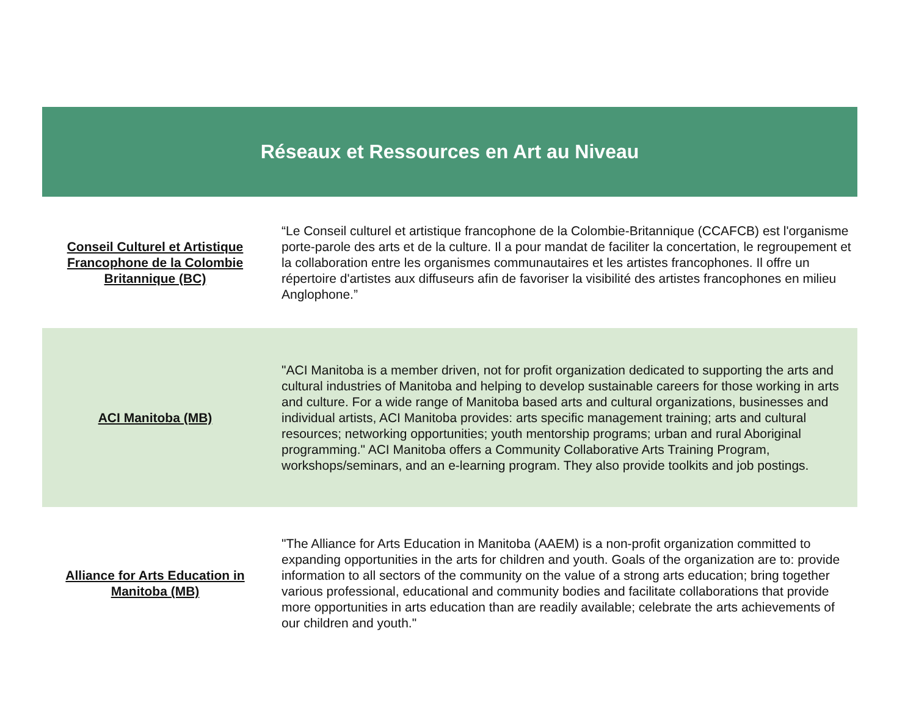| Réseaux et Ressources en Art au Niveau | |
| --- | --- |
| Conseil Culturel et Artistique Francophone de la Colombie Britannique (BC) | “Le Conseil culturel et artistique francophone de la Colombie-Britannique (CCAFCB) est l'organisme porte-parole des arts et de la culture. Il a pour mandat de faciliter la concertation, le regroupement et la collaboration entre les organismes communautaires et les artistes francophones. Il offre un répertoire d'artistes aux diffuseurs afin de favoriser la visibilité des artistes francophones en milieu Anglophone.” |
| ACI Manitoba (MB) | "ACI Manitoba is a member driven, not for profit organization dedicated to supporting the arts and cultural industries of Manitoba and helping to develop sustainable careers for those working in arts and culture. For a wide range of Manitoba based arts and cultural organizations, businesses and individual artists, ACI Manitoba provides: arts specific management training; arts and cultural resources; networking opportunities; youth mentorship programs; urban and rural Aboriginal programming." ACI Manitoba offers a Community Collaborative Arts Training Program, workshops/seminars, and an e-learning program. They also provide toolkits and job postings. |
| Alliance for Arts Education in Manitoba (MB) | "The Alliance for Arts Education in Manitoba (AAEM) is a non-profit organization committed to expanding opportunities in the arts for children and youth. Goals of the organization are to: provide information to all sectors of the community on the value of a strong arts education; bring together various professional, educational and community bodies and facilitate collaborations that provide more opportunities in arts education than are readily available; celebrate the arts achievements of our children and youth." |